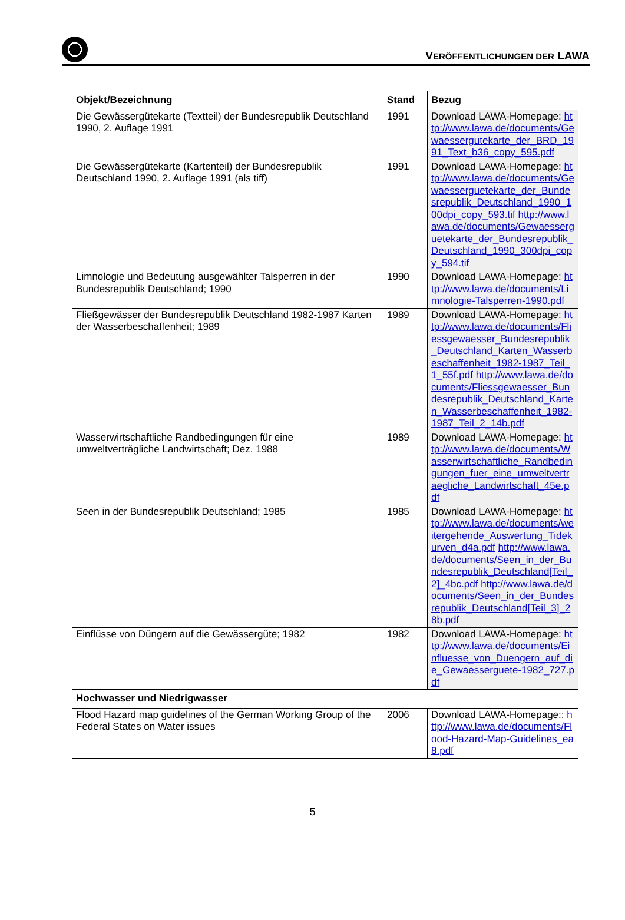VERÖFFENTLICHUNGEN DER LAWA
| Objekt/Bezeichnung | Stand | Bezug |
| --- | --- | --- |
| Die Gewässergütekarte (Textteil) der Bundesrepublik Deutschland 1990, 2. Auflage 1991 | 1991 | Download LAWA-Homepage: http://www.lawa.de/documents/Gewaessergutekarte_der_BRD_1991_Text_b36_copy_595.pdf |
| Die Gewässergütekarte (Kartenteil) der Bundesrepublik Deutschland 1990, 2. Auflage 1991 (als tiff) | 1991 | Download LAWA-Homepage: http://www.lawa.de/documents/Gewaesserguetekarte_der_Bundesrepublik_Deutschland_1990_100dpi_copy_593.tif http://www.lawa.de/documents/Gewaesserguetekarte_der_Bundesrepublik_Deutschland_1990_300dpi_copy_594.tif |
| Limnologie und Bedeutung ausgewählter Talsperren in der Bundesrepublik Deutschland; 1990 | 1990 | Download LAWA-Homepage: http://www.lawa.de/documents/Limnologie-Talsperren-1990.pdf |
| Fließgewässer der Bundesrepublik Deutschland 1982-1987 Karten der Wasserbeschaffenheit; 1989 | 1989 | Download LAWA-Homepage: http://www.lawa.de/documents/Fliessgewaesser_Bundesrepublik_Deutschland_Karten_Wasserbeschaffenheit_1982-1987_Teil_1_55f.pdf http://www.lawa.de/documents/Fliessgewaesser_Bundesrepublik_Deutschland_Karten_Wasserbeschaffenheit_1982-1987_Teil_2_14b.pdf |
| Wasserwirtschaftliche Randbedingungen für eine umweltverträgliche Landwirtschaft; Dez. 1988 | 1989 | Download LAWA-Homepage: http://www.lawa.de/documents/Wasserwirtschaftliche_Randbedingungen_fuer_eine_umweltvertraegliche_Landwirtschaft_45e.pdf |
| Seen in der Bundesrepublik Deutschland; 1985 | 1985 | Download LAWA-Homepage: http://www.lawa.de/documents/weitergehende_Auswertung_Tidekurven_d4a.pdf http://www.lawa.de/documents/Seen_in_der_Bundesrepublik_Deutschland[Teil_2]_4bc.pdf http://www.lawa.de/documents/Seen_in_der_Bundesrepublik_Deutschland[Teil_3]_28b.pdf |
| Einflüsse von Düngern auf die Gewässergüte; 1982 | 1982 | Download LAWA-Homepage: http://www.lawa.de/documents/Einfluesse_von_Duengern_auf_die_Gewaesserguete-1982_727.pdf |
| Hochwasser und Niedrigwasser | | |
| Flood Hazard map guidelines of the German Working Group of the Federal States on Water issues | 2006 | Download LAWA-Homepage:: http://www.lawa.de/documents/Flood-Hazard-Map-Guidelines_ea8.pdf |
5